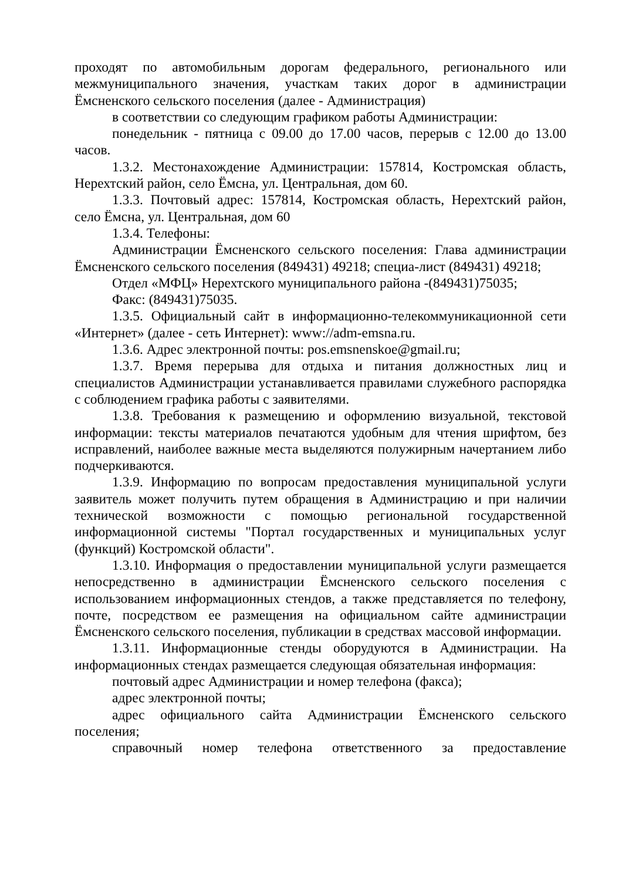проходят по автомобильным дорогам федерального, регионального или межмуниципального значения, участкам таких дорог в администрации Ёмсненского сельского поселения (далее - Администрация)
в соответствии со следующим графиком работы Администрации:
понедельник - пятница с 09.00 до 17.00 часов, перерыв с 12.00 до 13.00 часов.
1.3.2. Местонахождение Администрации: 157814, Костромская область, Нерехтский район, село Ёмсна, ул. Центральная, дом 60.
1.3.3. Почтовый адрес: 157814, Костромская область, Нерехтский район, село Ёмсна, ул. Центральная, дом 60
1.3.4. Телефоны:
Администрации Ёмсненского сельского поселения: Глава администрации Ёмсненского сельского поселения (849431) 49218; специа-лист (849431) 49218;
Отдел «МФЦ» Нерехтского муниципального района -(849431)75035;
Факс: (849431)75035.
1.3.5. Официальный сайт в информационно-телекоммуникационной сети «Интернет» (далее - сеть Интернет): www://adm-emsna.ru.
1.3.6. Адрес электронной почты: pos.emsnenskoe@gmail.ru;
1.3.7. Время перерыва для отдыха и питания должностных лиц и специалистов Администрации устанавливается правилами служебного распорядка с соблюдением графика работы с заявителями.
1.3.8. Требования к размещению и оформлению визуальной, текстовой информации: тексты материалов печатаются удобным для чтения шрифтом, без исправлений, наиболее важные места выделяются полужирным начертанием либо подчеркиваются.
1.3.9. Информацию по вопросам предоставления муниципальной услуги заявитель может получить путем обращения в Администрацию и при наличии технической возможности с помощью региональной государственной информационной системы "Портал государственных и муниципальных услуг (функций) Костромской области".
1.3.10. Информация о предоставлении муниципальной услуги размещается непосредственно в администрации Ёмсненского сельского поселения с использованием информационных стендов, а также представляется по телефону, почте, посредством ее размещения на официальном сайте администрации Ёмсненского сельского поселения, публикации в средствах массовой информации.
1.3.11. Информационные стенды оборудуются в Администрации. На информационных стендах размещается следующая обязательная информация:
почтовый адрес Администрации и номер телефона (факса);
адрес электронной почты;
адрес официального сайта Администрации Ёмсненского сельского поселения;
справочный номер телефона ответственного за предоставление